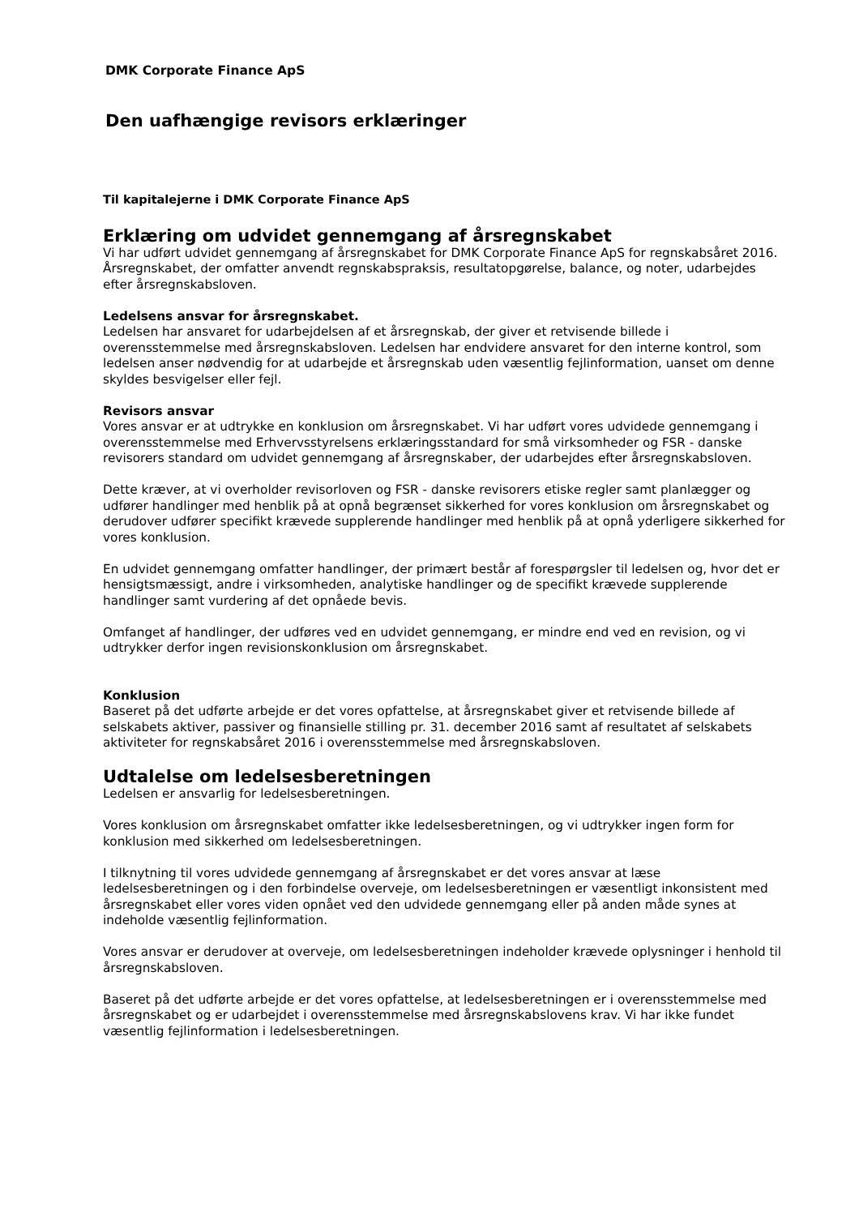DMK Corporate Finance ApS
Den uafhængige revisors erklæringer
Til kapitalejerne i DMK Corporate Finance ApS
Erklæring om udvidet gennemgang af årsregnskabet
Vi har udført udvidet gennemgang af årsregnskabet for DMK Corporate Finance ApS for regnskabsåret 2016. Årsregnskabet, der omfatter anvendt regnskabspraksis, resultatopgørelse, balance, og noter, udarbejdes efter årsregnskabsloven.
Ledelsens ansvar for årsregnskabet.
Ledelsen har ansvaret for udarbejdelsen af et årsregnskab, der giver et retvisende billede i overensstemmelse med årsregnskabsloven. Ledelsen har endvidere ansvaret for den interne kontrol, som ledelsen anser nødvendig for at udarbejde et årsregnskab uden væsentlig fejlinformation, uanset om denne skyldes besvigelser eller fejl.
Revisors ansvar
Vores ansvar er at udtrykke en konklusion om årsregnskabet. Vi har udført vores udvidede gennemgang i overensstemmelse med Erhvervsstyrelsens erklæringsstandard for små virksomheder og FSR - danske revisorers standard om udvidet gennemgang af årsregnskaber, der udarbejdes efter årsregnskabsloven.
Dette kræver, at vi overholder revisorloven og FSR - danske revisorers etiske regler samt planlægger og udfører handlinger med henblik på at opnå begrænset sikkerhed for vores konklusion om årsregnskabet og derudover udfører specifikt krævede supplerende handlinger med henblik på at opnå yderligere sikkerhed for vores konklusion.
En udvidet gennemgang omfatter handlinger, der primært består af forespørgsler til ledelsen og, hvor det er hensigtsmæssigt, andre i virksomheden, analytiske handlinger og de specifikt krævede supplerende handlinger samt vurdering af det opnåede bevis.
Omfanget af handlinger, der udføres ved en udvidet gennemgang, er mindre end ved en revision, og vi udtrykker derfor ingen revisionskonklusion om årsregnskabet.
Konklusion
Baseret på det udførte arbejde er det vores opfattelse, at årsregnskabet giver et retvisende billede af selskabets aktiver, passiver og finansielle stilling pr. 31. december 2016 samt af resultatet af selskabets aktiviteter for regnskabsåret 2016 i overensstemmelse med årsregnskabsloven.
Udtalelse om ledelsesberetningen
Ledelsen er ansvarlig for ledelsesberetningen.
Vores konklusion om årsregnskabet omfatter ikke ledelsesberetningen, og vi udtrykker ingen form for konklusion med sikkerhed om ledelsesberetningen.
I tilknytning til vores udvidede gennemgang af årsregnskabet er det vores ansvar at læse ledelsesberetningen og i den forbindelse overveje, om ledelsesberetningen er væsentligt inkonsistent med årsregnskabet eller vores viden opnået ved den udvidede gennemgang eller på anden måde synes at indeholde væsentlig fejlinformation.
Vores ansvar er derudover at overveje, om ledelsesberetningen indeholder krævede oplysninger i henhold til årsregnskabsloven.
Baseret på det udførte arbejde er det vores opfattelse, at ledelsesberetningen er i overensstemmelse med årsregnskabet og er udarbejdet i overensstemmelse med årsregnskabslovens krav. Vi har ikke fundet væsentlig fejlinformation i ledelsesberetningen.